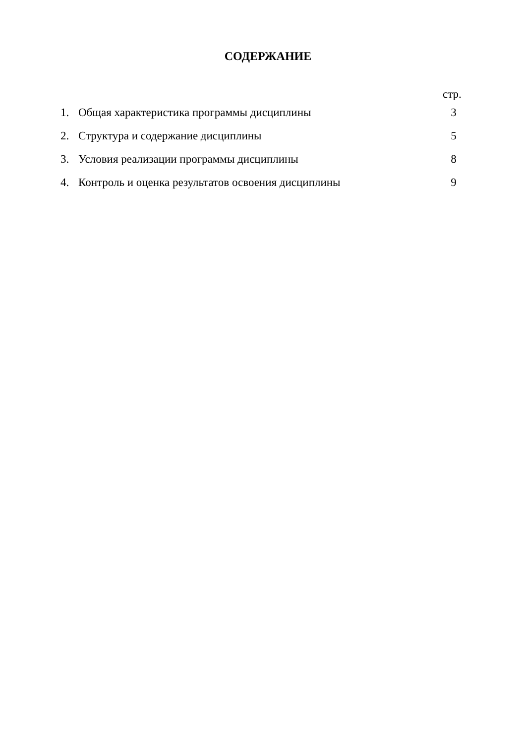СОДЕРЖАНИЕ
стр.
| 1. | Общая характеристика программы дисциплины | 3 |
| 2. | Структура и содержание дисциплины | 5 |
| 3. | Условия реализации программы дисциплины | 8 |
| 4. | Контроль и оценка результатов освоения дисциплины | 9 |